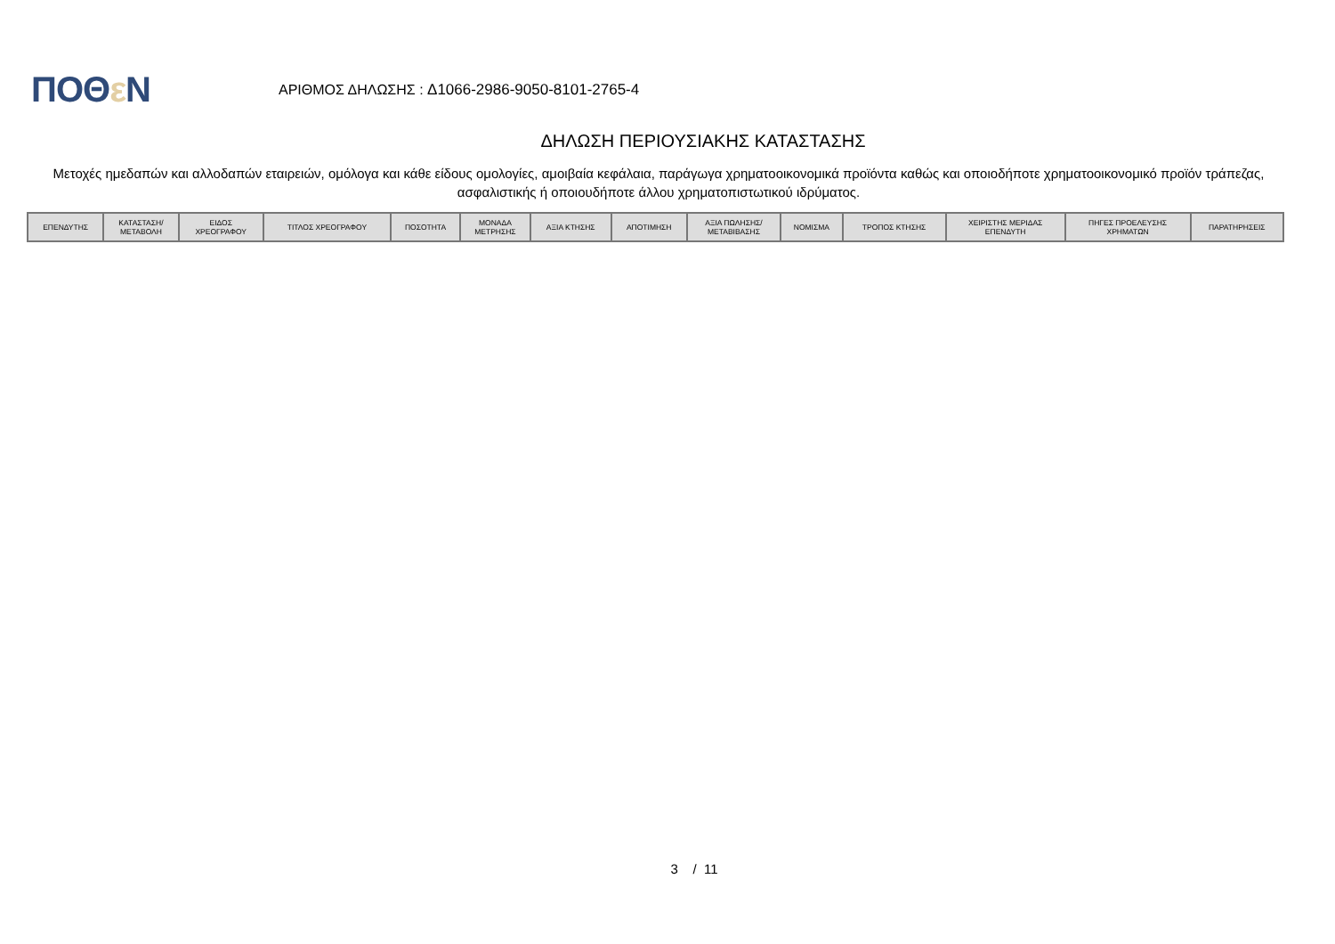ΠΟΘε Ν
ΑΡΙΘΜΟΣ ΔΗΛΩΣΗΣ : Δ1066-2986-9050-8101-2765-4
ΔΗΛΩΣΗ ΠΕΡΙΟΥΣΙΑΚΗΣ ΚΑΤΑΣΤΑΣΗΣ
Μετοχές ημεδαπών και αλλοδαπών εταιρειών, ομόλογα και κάθε είδους ομολογίες, αμοιβαία κεφάλαια, παράγωγα χρηματοοικονομικά προϊόντα καθώς και οποιοδήποτε χρηματοοικονομικό προϊόν τράπεζας, ασφαλιστικής ή οποιουδήποτε άλλου χρηματοπιστωτικού ιδρύματος.
| ΕΠΕΝΔΥΤΗΣ | ΚΑΤΑΣΤΑΣΗ/ ΜΕΤΑΒΟΛΗ | ΕΙΔΟΣ ΧΡΕΟΓΡΑΦΟΥ | ΤΙΤΛΟΣ ΧΡΕΟΓΡΑΦΟΥ | ΠΟΣΟΤΗΤΑ | ΜΟΝΑΔΑ ΜΕΤΡΗΣΗΣ | ΑΞΙΑ ΚΤΗΣΗΣ | ΑΠΟΤΙΜΗΣΗ | ΑΞΙΑ ΠΩΛΗΣΗΣ/ ΜΕΤΑΒΙΒΑΣΗΣ | ΝΟΜΙΣΜΑ | ΤΡΟΠΟΣ ΚΤΗΣΗΣ | ΧΕΙΡΙΣΤΗΣ ΜΕΡΙΔΑΣ ΕΠΕΝΔΥΤΗ | ΠΗΓΕΣ ΠΡΟΕΛΕΥΣΗΣ ΧΡΗΜΑΤΩΝ | ΠΑΡΑΤΗΡΗΣΕΙΣ |
| --- | --- | --- | --- | --- | --- | --- | --- | --- | --- | --- | --- | --- | --- |
3 / 11